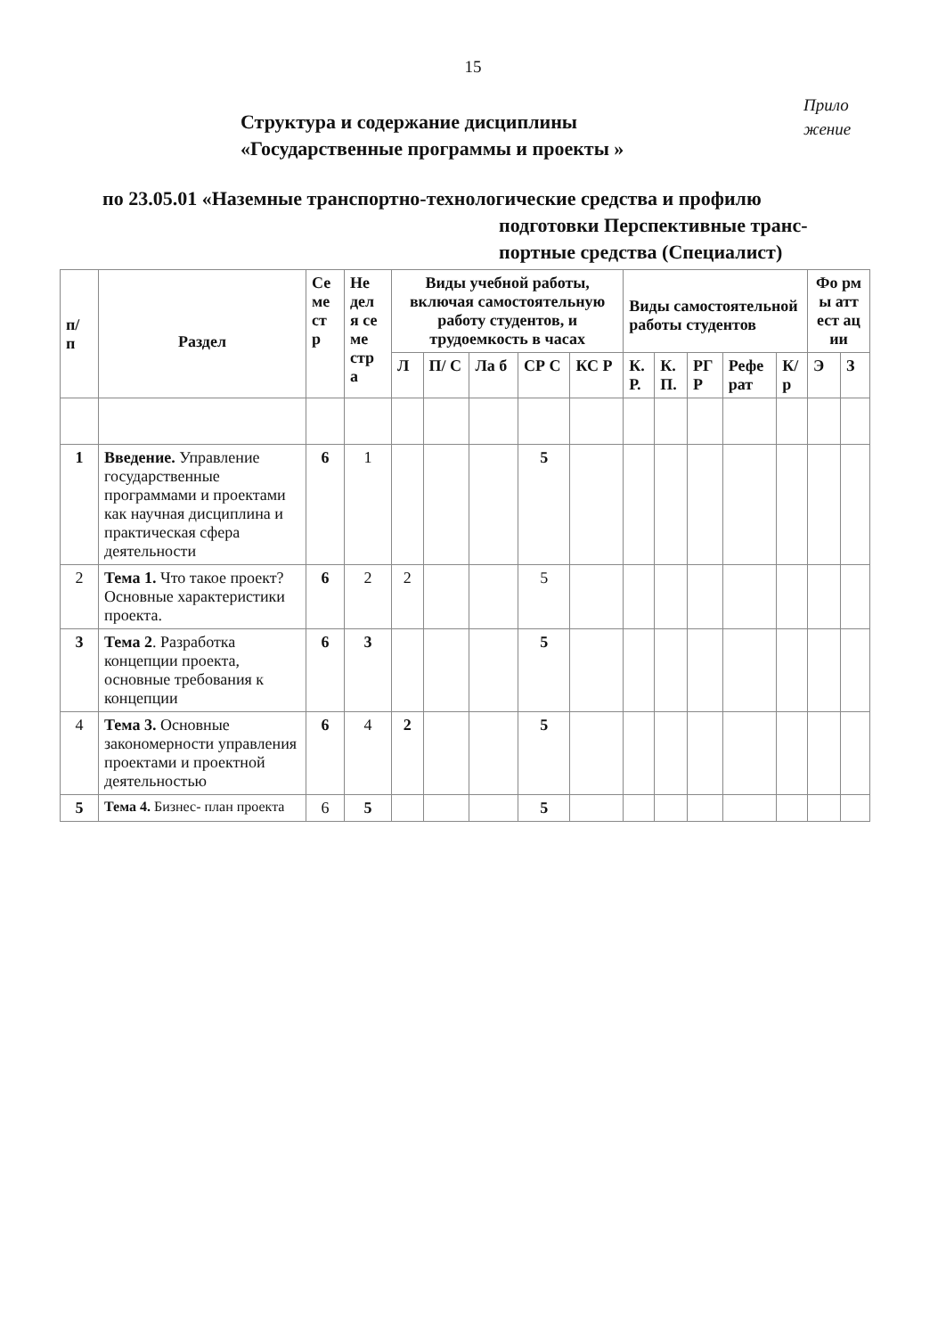15
Прило жение
Структура и содержание дисциплины
«Государственные программы и проекты »
по 23.05.01 «Наземные транспортно-технологические средства и профилю
подготовки Перспективные транс-
портные средства (Специалист)
| п/ п | Раздел | Се ме ст р | Не дел я се ме стр а | Виды учебной работы, включая самостоятельную работу студентов, и трудоемкость в часах | | | | | Виды самостоятельной работы студентов | | | | | Фо рм ы атт ест ац ии | |
| --- | --- | --- | --- | --- | --- | --- | --- | --- | --- | --- | --- | --- | --- | --- | --- |
| | | | | Л | П/ С | Ла б | СР С | КС Р | К. Р. | К. П. | РГ Р | Рефе рат | К/ р | Э | З |
| 1 | Введение. Управление государственные программами и проектами как научная дисциплина и практическая сфера деятельности | 6 | 1 | | | | 5 | | | | | | | | |
| 2 | Тема 1. Что такое проект? Основные характеристики проекта. | 6 | 2 | 2 | | | 5 | | | | | | | | |
| 3 | Тема 2 . Разработка концепции проекта, основные требования к концепции | 6 | 3 | | | | 5 | | | | | | | | |
| 4 | Тема 3. Основные закономерности управления проектами и проектной деятельностью | 6 | 4 | 2 | | | 5 | | | | | | | | |
| 5 | Тема 4. Бизнес- план проекта | 6 | 5 | | | | 5 | | | | | | | | |